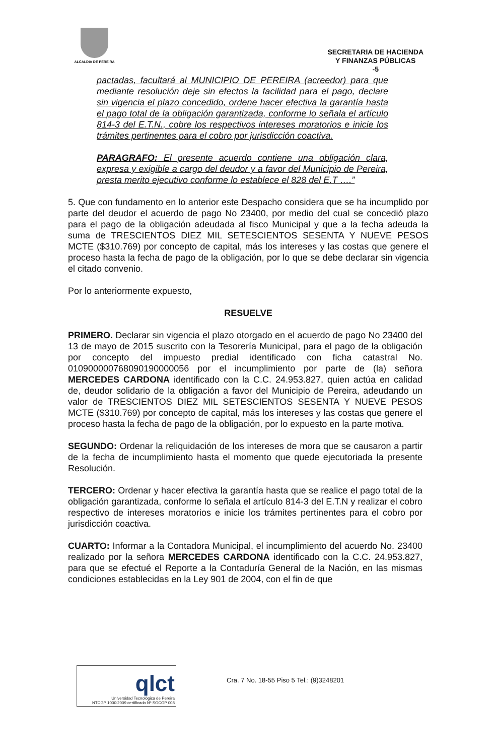ALCALDIA DE PEREIRA
SECRETARIA DE HACIENDA
Y FINANZAS PÚBLICAS
-5
pactadas, facultará al MUNICIPIO DE PEREIRA (acreedor) para que mediante resolución deje sin efectos la facilidad para el pago, declare sin vigencia el plazo concedido, ordene hacer efectiva la garantía hasta el pago total de la obligación garantizada, conforme lo señala el artículo 814-3 del E.T.N., cobre los respectivos intereses moratorios e inicie los trámites pertinentes para el cobro por jurisdicción coactiva.
PARAGRAFO: El presente acuerdo contiene una obligación clara, expresa y exigible a cargo del deudor y a favor del Municipio de Pereira, presta merito ejecutivo conforme lo establece el 828 del E.T ….”
5. Que con fundamento en lo anterior este Despacho considera que se ha incumplido por parte del deudor el acuerdo de pago No 23400, por medio del cual se concedió plazo para el pago de la obligación adeudada al fisco Municipal y que a la fecha adeuda la suma de TRESCIENTOS DIEZ MIL SETESCIENTOS SESENTA Y NUEVE PESOS MCTE ($310.769) por concepto de capital, más los intereses y las costas que genere el proceso hasta la fecha de pago de la obligación, por lo que se debe declarar sin vigencia el citado convenio.
Por lo anteriormente expuesto,
RESUELVE
PRIMERO. Declarar sin vigencia el plazo otorgado en el acuerdo de pago No 23400 del 13 de mayo de 2015 suscrito con la Tesorería Municipal, para el pago de la obligación por concepto del impuesto predial identificado con ficha catastral No. 010900000768090190000056 por el incumplimiento por parte de (la) señora MERCEDES CARDONA identificado con la C.C. 24.953.827, quien actúa en calidad de, deudor solidario de la obligación a favor del Municipio de Pereira, adeudando un valor de TRESCIENTOS DIEZ MIL SETESCIENTOS SESENTA Y NUEVE PESOS MCTE ($310.769) por concepto de capital, más los intereses y las costas que genere el proceso hasta la fecha de pago de la obligación, por lo expuesto en la parte motiva.
SEGUNDO: Ordenar la reliquidación de los intereses de mora que se causaron a partir de la fecha de incumplimiento hasta el momento que quede ejecutoriada la presente Resolución.
TERCERO: Ordenar y hacer efectiva la garantía hasta que se realice el pago total de la obligación garantizada, conforme lo señala el artículo 814-3 del E.T.N y realizar el cobro respectivo de intereses moratorios e inicie los trámites pertinentes para el cobro por jurisdicción coactiva.
CUARTO: Informar a la Contadora Municipal, el incumplimiento del acuerdo No. 23400 realizado por la señora MERCEDES CARDONA identificado con la C.C. 24.953.827, para que se efectué el Reporte a la Contaduría General de la Nación, en las mismas condiciones establecidas en la Ley 901 de 2004, con el fin de que
qlct
Universidad Tecnológica de Pereira
NTCGP 1000:2009 certificado Nº SGCGP 008
Cra. 7 No. 18-55 Piso 5 Tel.: (9)3248201